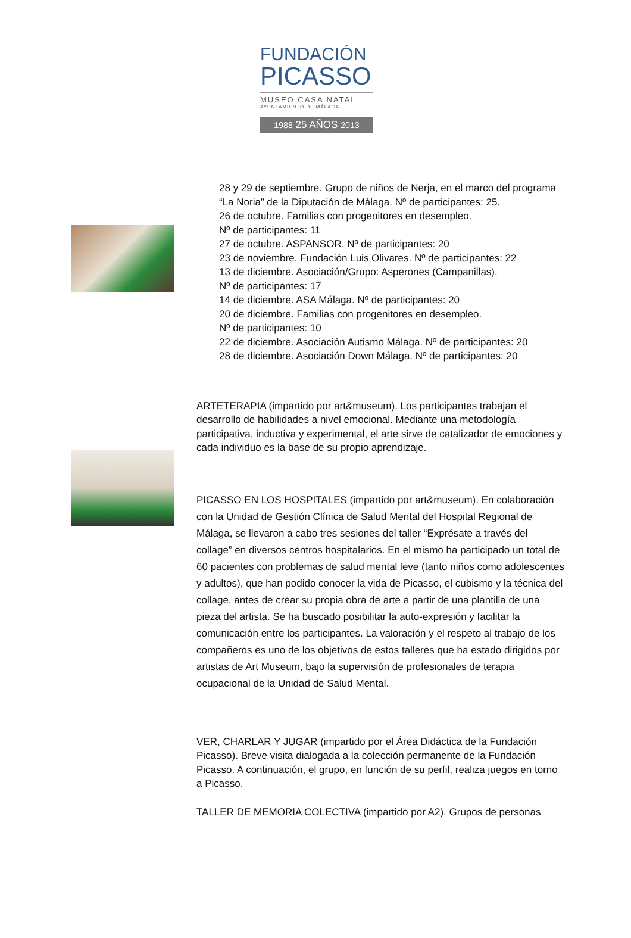FUNDACIÓN
PICASSO
MUSEO CASA NATAL
AYUNTAMIENTO DE MÁLAGA
1988 25 AÑOS 2013
28 y 29 de septiembre. Grupo de niños de Nerja, en el marco del programa
“La Noria” de la Diputación de Málaga. Nº de participantes: 25.
26 de octubre. Familias con progenitores en desempleo.
Nº de participantes: 11
27 de octubre. ASPANSOR. Nº de participantes: 20
23 de noviembre. Fundación Luis Olivares. Nº de participantes: 22
13 de diciembre. Asociación/Grupo: Asperones (Campanillas).
Nº de participantes: 17
14 de diciembre. ASA Málaga. Nº de participantes: 20
20 de diciembre. Familias con progenitores en desempleo.
Nº de participantes: 10
22 de diciembre. Asociación Autismo Málaga. Nº de participantes: 20
28 de diciembre. Asociación Down Málaga. Nº de participantes: 20
ARTETERAPIA (impartido por art&museum). Los participantes trabajan el desarrollo de habilidades a nivel emocional. Mediante una metodología participativa, inductiva y experimental, el arte sirve de catalizador de emociones y cada individuo es la base de su propio aprendizaje.
PICASSO EN LOS HOSPITALES (impartido por art&museum). En colaboración con la Unidad de Gestión Clínica de Salud Mental del Hospital Regional de Málaga, se llevaron a cabo tres sesiones del taller “Exprésate a través del collage” en diversos centros hospitalarios. En el mismo ha participado un total de 60 pacientes con problemas de salud mental leve (tanto niños como adolescentes y adultos), que han podido conocer la vida de Picasso, el cubismo y la técnica del collage, antes de crear su propia obra de arte a partir de una plantilla de una pieza del artista. Se ha buscado posibilitar la auto-expresión y facilitar la comunicación entre los participantes. La valoración y el respeto al trabajo de los compañeros es uno de los objetivos de estos talleres que ha estado dirigidos por artistas de Art Museum, bajo la supervisión de profesionales de terapia ocupacional de la Unidad de Salud Mental.
VER, CHARLAR Y JUGAR (impartido por el Área Didáctica de la Fundación Picasso). Breve visita dialogada a la colección permanente de la Fundación Picasso. A continuación, el grupo, en función de su perfil, realiza juegos en torno a Picasso.
TALLER DE MEMORIA COLECTIVA (impartido por A2). Grupos de personas